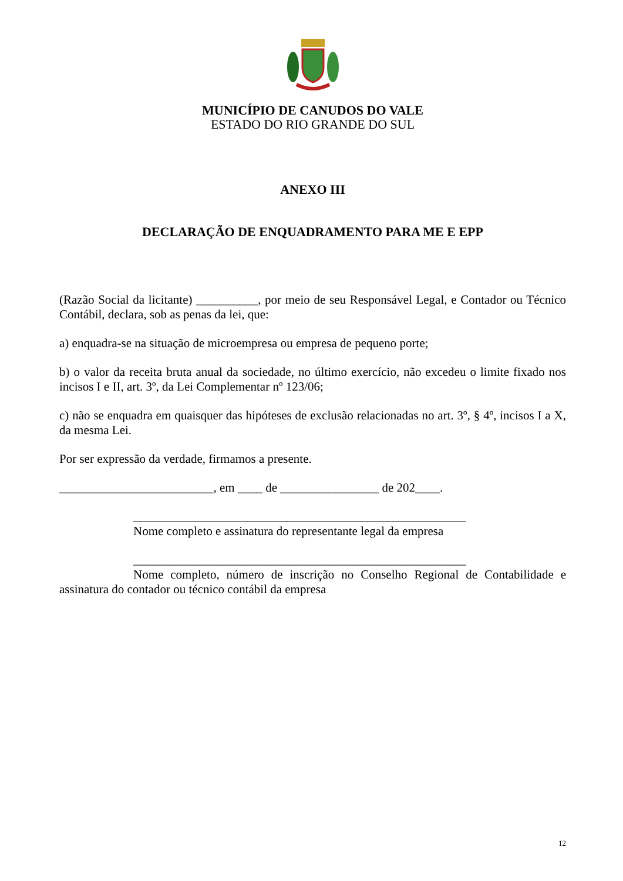MUNICÍPIO DE CANUDOS DO VALE
ESTADO DO RIO GRANDE DO SUL
ANEXO III
DECLARAÇÃO DE ENQUADRAMENTO PARA ME E EPP
(Razão Social da licitante) __________, por meio de seu Responsável Legal, e Contador ou Técnico Contábil, declara, sob as penas da lei, que:
a) enquadra-se na situação de microempresa ou empresa de pequeno porte;
b) o valor da receita bruta anual da sociedade, no último exercício, não excedeu o limite fixado nos incisos I e II, art. 3º, da Lei Complementar nº 123/06;
c) não se enquadra em quaisquer das hipóteses de exclusão relacionadas no art. 3º, § 4º, incisos I a X, da mesma Lei.
Por ser expressão da verdade, firmamos a presente.
_________________________, em ____ de ________________ de 202____.
______________________________________________________
Nome completo e assinatura do representante legal da empresa
______________________________________________________
Nome completo, número de inscrição no Conselho Regional de Contabilidade e assinatura do contador ou técnico contábil da empresa
12